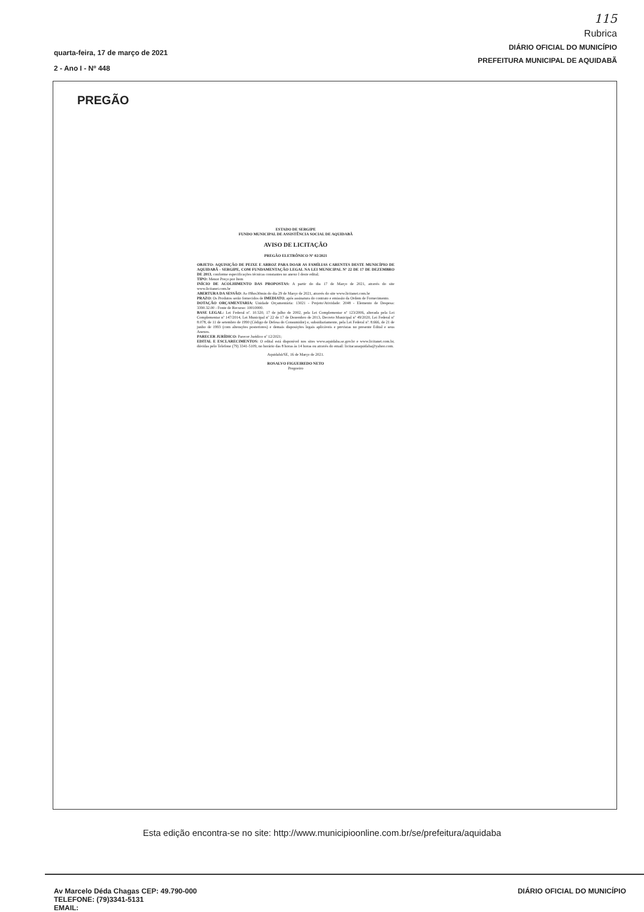quarta-feira, 17 de março de 2021
2 - Ano I - Nº 448
115
Rubrica
DIÁRIO OFICIAL DO MUNICÍPIO
PREFEITURA MUNICIPAL DE AQUIDABÃ
PREGÃO
ESTADO DE SERGIPE
FUNDO MUNICIPAL DE ASSISTÊNCIA SOCIAL DE AQUIDABÃ
AVISO DE LICITAÇÃO
PREGÃO ELETRÔNICO Nº 02/2021
OBJETO: AQUISIÇÃO DE PEIXE E ARROZ PARA DOAR AS FAMÍLIAS CARENTES DESTE MUNICÍPIO DE AQUIDABÃ - SERGIPE, COM FUNDAMENTAÇÃO LEGAL NA LEI MUNICIPAL Nº 22 DE 17 DE DEZEMBRO DE 2013, conforme especificações técnicas constantes no anexo I deste edital;
TIPO: Menor Preço por Item
INÍCIO DE ACOLHIMENTO DAS PROPOSTAS: A partir do dia 17 de Março de 2021, através do site www.licitanet.com.br
ABERTURA DA SESSÃO: As 09hrs30min do dia 29 de Março de 2021, através do site www.licitanet.com.br
PRAZO: Os Produtos serão fornecidos de IMEDIATO, após assinatura do contrato e emissão da Ordem de Fornecimento.
DOTAÇÃO ORÇAMENTARIA: Unidade Orçamentária: 13021 - Projeto/Atividade: 2048 - Elemento de Despesa: 3390.32.00 - Fonte de Recurso: 10010000.
BASE LEGAL: Lei Federal nº. 10.520, 17 de julho de 2002, pela Lei Complementar nº 123/2006, alterada pela Lei Complementar nº 147/2014, Lei Municipal nº 22 de 17 de Dezembro de 2013, Decreto Municipal nº 49/2020, Lei Federal nº 8.078, de 11 de setembro de 1990 (Código de Defesa do Consumidor) e, subsidiariamente, pela Lei Federal nº. 8.666, de 21 de junho de 1993 (com alterações posteriores) e demais disposições legais aplicáveis e previstas no presente Edital e seus Anexos.
PARECER JURÍDICO: Parecer Jurídico nº 12/2021;
EDITAL E ESCLARECIMENTOS: O edital está disponível nos sites www.aquidaba.se.gov.br e www.licitanet.com.br, dúvidas pelo Telefone (79) 3341-5109, no horário das 8 horas às 14 horas ou através do email: licitacaoaquidaba@yahoo.com.
Aquidabã/SE, 16 de Março de 2021.
ROSALVO FIGUEIREDO NETO
Pregoeiro
Esta edição encontra-se no site: http://www.municipioonline.com.br/se/prefeitura/aquidaba
Av Marcelo Déda Chagas CEP: 49.790-000
TELEFONE: (79)3341-5131
EMAIL:
DIÁRIO OFICIAL DO MUNICÍPIO